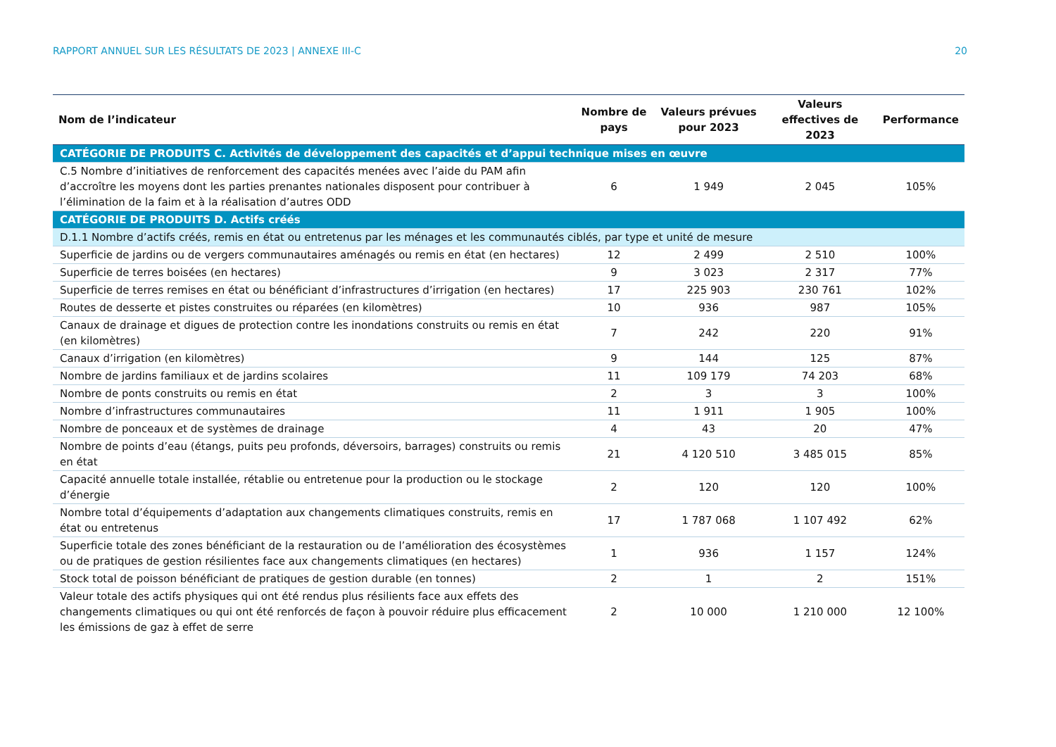RAPPORT ANNUEL SUR LES RÉSULTATS DE 2023 | ANNEXE III-C 20
| Nom de l’indicateur | Nombre de pays | Valeurs prévues pour 2023 | Valeurs effectives de 2023 | Performance |
| --- | --- | --- | --- | --- |
| CATÉGORIE DE PRODUITS C. Activités de développement des capacités et d’appui technique mises en œuvre | | | | |
| C.5 Nombre d’initiatives de renforcement des capacités menées avec l’aide du PAM afin d’accroître les moyens dont les parties prenantes nationales disposent pour contribuer à l’élimination de la faim et à la réalisation d’autres ODD | 6 | 1 949 | 2 045 | 105% |
| CATÉGORIE DE PRODUITS D. Actifs créés | | | | |
| D.1.1 Nombre d’actifs créés, remis en état ou entretenus par les ménages et les communautés ciblés, par type et unité de mesure | | | | |
| Superficie de jardins ou de vergers communautaires aménagés ou remis en état (en hectares) | 12 | 2 499 | 2 510 | 100% |
| Superficie de terres boisées (en hectares) | 9 | 3 023 | 2 317 | 77% |
| Superficie de terres remises en état ou bénéficiant d’infrastructures d’irrigation (en hectares) | 17 | 225 903 | 230 761 | 102% |
| Routes de desserte et pistes construites ou réparées (en kilomètres) | 10 | 936 | 987 | 105% |
| Canaux de drainage et digues de protection contre les inondations construits ou remis en état (en kilomètres) | 7 | 242 | 220 | 91% |
| Canaux d’irrigation (en kilomètres) | 9 | 144 | 125 | 87% |
| Nombre de jardins familiaux et de jardins scolaires | 11 | 109 179 | 74 203 | 68% |
| Nombre de ponts construits ou remis en état | 2 | 3 | 3 | 100% |
| Nombre d’infrastructures communautaires | 11 | 1 911 | 1 905 | 100% |
| Nombre de ponceaux et de systèmes de drainage | 4 | 43 | 20 | 47% |
| Nombre de points d’eau (étangs, puits peu profonds, déversoirs, barrages) construits ou remis en état | 21 | 4 120 510 | 3 485 015 | 85% |
| Capacité annuelle totale installée, rétablie ou entretenue pour la production ou le stockage d’énergie | 2 | 120 | 120 | 100% |
| Nombre total d’équipements d’adaptation aux changements climatiques construits, remis en état ou entretenus | 17 | 1 787 068 | 1 107 492 | 62% |
| Superficie totale des zones bénéficiant de la restauration ou de l’amélioration des écosystèmes ou de pratiques de gestion résilientes face aux changements climatiques (en hectares) | 1 | 936 | 1 157 | 124% |
| Stock total de poisson bénéficiant de pratiques de gestion durable (en tonnes) | 2 | 1 | 2 | 151% |
| Valeur totale des actifs physiques qui ont été rendus plus résilients face aux effets des changements climatiques ou qui ont été renforcés de façon à pouvoir réduire plus efficacement les émissions de gaz à effet de serre | 2 | 10 000 | 1 210 000 | 12 100% |